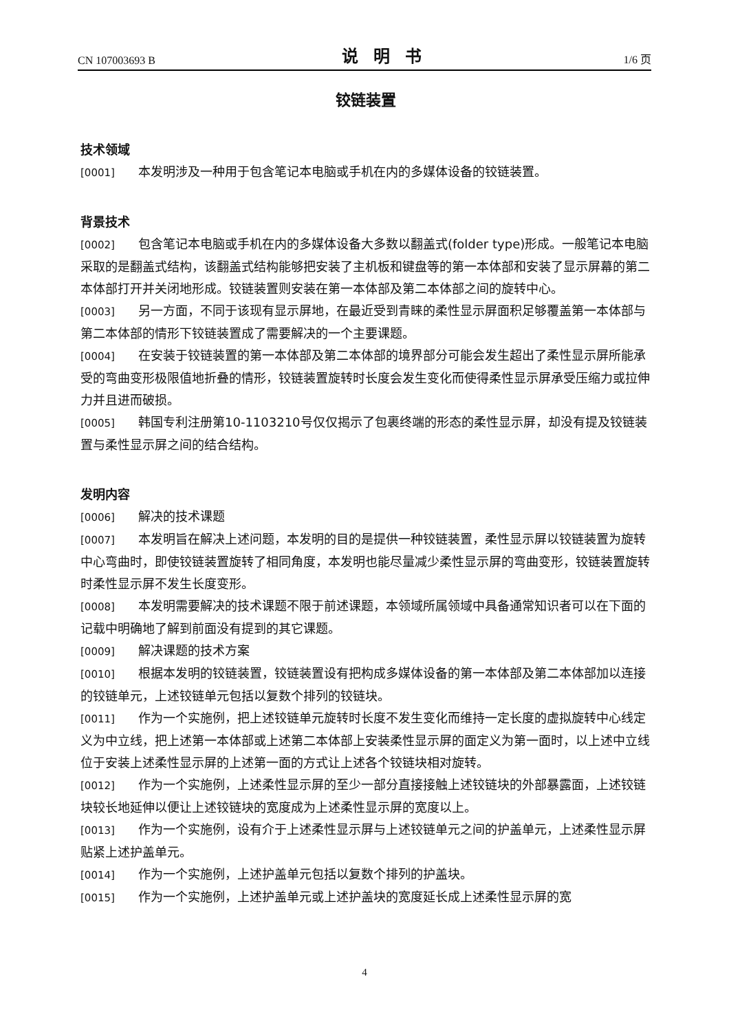CN 107003693 B 说明书 1/6 页
铰链装置
技术领域
[0001] 本发明涉及一种用于包含笔记本电脑或手机在内的多媒体设备的铰链装置。
背景技术
[0002] 包含笔记本电脑或手机在内的多媒体设备大多数以翻盖式(folder type)形成。一般笔记本电脑采取的是翻盖式结构，该翻盖式结构能够把安装了主机板和键盘等的第一本体部和安装了显示屏幕的第二本体部打开并关闭地形成。铰链装置则安装在第一本体部及第二本体部之间的旋转中心。
[0003] 另一方面，不同于该现有显示屏地，在最近受到青睐的柔性显示屏面积足够覆盖第一本体部与第二本体部的情形下铰链装置成了需要解决的一个主要课题。
[0004] 在安装于铰链装置的第一本体部及第二本体部的境界部分可能会发生超出了柔性显示屏所能承受的弯曲变形极限值地折叠的情形，铰链装置旋转时长度会发生变化而使得柔性显示屏承受压缩力或拉伸力并且进而破损。
[0005] 韩国专利注册第10-1103210号仅仅揭示了包裹终端的形态的柔性显示屏，却没有提及铰链装置与柔性显示屏之间的结合结构。
发明内容
[0006] 解决的技术课题
[0007] 本发明旨在解决上述问题，本发明的目的是提供一种铰链装置，柔性显示屏以铰链装置为旋转中心弯曲时，即使铰链装置旋转了相同角度，本发明也能尽量减少柔性显示屏的弯曲变形，铰链装置旋转时柔性显示屏不发生长度变形。
[0008] 本发明需要解决的技术课题不限于前述课题，本领域所属领域中具备通常知识者可以在下面的记载中明确地了解到前面没有提到的其它课题。
[0009] 解决课题的技术方案
[0010] 根据本发明的铰链装置，铰链装置设有把构成多媒体设备的第一本体部及第二本体部加以连接的铰链单元，上述铰链单元包括以复数个排列的铰链块。
[0011] 作为一个实施例，把上述铰链单元旋转时长度不发生变化而维持一定长度的虚拟旋转中心线定义为中立线，把上述第一本体部或上述第二本体部上安装柔性显示屏的面定义为第一面时，以上述中立线位于安装上述柔性显示屏的上述第一面的方式让上述各个铰链块相对旋转。
[0012] 作为一个实施例，上述柔性显示屏的至少一部分直接接触上述铰链块的外部暴露面，上述铰链块较长地延伸以便让上述铰链块的宽度成为上述柔性显示屏的宽度以上。
[0013] 作为一个实施例，设有介于上述柔性显示屏与上述铰链单元之间的护盖单元，上述柔性显示屏贴紧上述护盖单元。
[0014] 作为一个实施例，上述护盖单元包括以复数个排列的护盖块。
[0015] 作为一个实施例，上述护盖单元或上述护盖块的宽度延长成上述柔性显示屏的宽
4